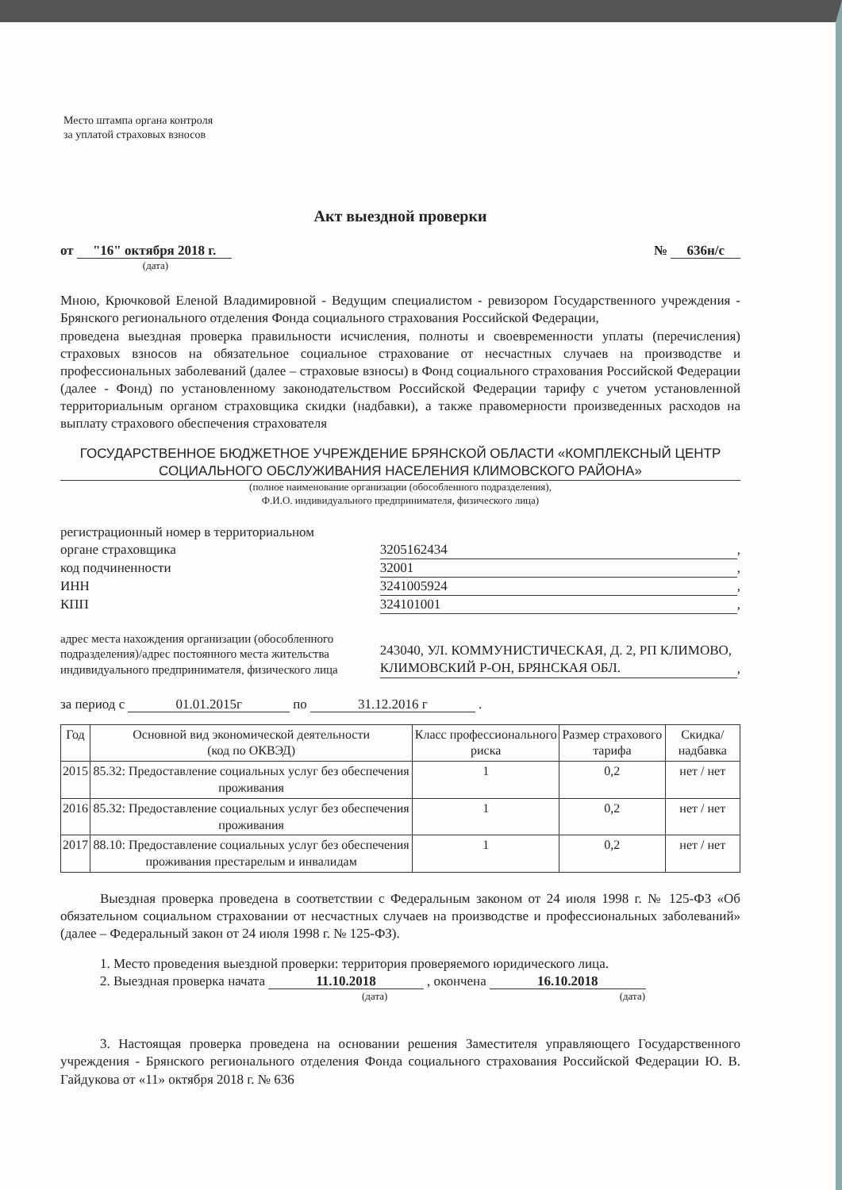Место штампа органа контроля
за уплатой страховых взносов
Акт выездной проверки
от "16" октября 2018 г.
(дата)
№ 636н/с
Мною, Крючковой Еленой Владимировной - Ведущим специалистом - ревизором Государственного учреждения - Брянского регионального отделения Фонда социального страхования Российской Федерации,
проведена выездная проверка правильности исчисления, полноты и своевременности уплаты (перечисления) страховых взносов на обязательное социальное страхование от несчастных случаев на производстве и профессиональных заболеваний (далее – страховые взносы) в Фонд социального страхования Российской Федерации (далее - Фонд) по установленному законодательством Российской Федерации тарифу с учетом установленной территориальным органом страховщика скидки (надбавки), а также правомерности произведенных расходов на выплату страхового обеспечения страхователя
ГОСУДАРСТВЕННОЕ БЮДЖЕТНОЕ УЧРЕЖДЕНИЕ БРЯНСКОЙ ОБЛАСТИ «КОМПЛЕКСНЫЙ ЦЕНТР СОЦИАЛЬНОГО ОБСЛУЖИВАНИЯ НАСЕЛЕНИЯ КЛИМОВСКОГО РАЙОНА»
(полное наименование организации (обособленного подразделения),
Ф.И.О. индивидуального предпринимателя, физического лица)
| регистрационный номер в территориальном органе страховщика | 3205162434 | , |
| код подчиненности | 32001 | , |
| ИНН | 3241005924 | , |
| КПП | 324101001 | , |
| адрес места нахождения организации (обособленного подразделения)/адрес постоянного места жительства индивидуального предпринимателя, физического лица | 243040, УЛ. КОММУНИСТИЧЕСКАЯ, Д. 2, РП КЛИМОВО, КЛИМОВСКИЙ Р-ОН, БРЯНСКАЯ ОБЛ. | , |
за период с 01.01.2015г по 31.12.2016 г .
| Год | Основной вид экономической деятельности (код по ОКВЭД) | Класс профессионального риска | Размер страхового тарифа | Скидка/надбавка |
| --- | --- | --- | --- | --- |
| 2015 | 85.32: Предоставление социальных услуг без обеспечения проживания | 1 | 0,2 | нет / нет |
| 2016 | 85.32: Предоставление социальных услуг без обеспечения проживания | 1 | 0,2 | нет / нет |
| 2017 | 88.10: Предоставление социальных услуг без обеспечения проживания престарелым и инвалидам | 1 | 0,2 | нет / нет |
Выездная проверка проведена в соответствии с Федеральным законом от 24 июля 1998 г. № 125-ФЗ «Об обязательном социальном страховании от несчастных случаев на производстве и профессиональных заболеваний» (далее – Федеральный закон от 24 июля 1998 г. № 125-ФЗ).
1. Место проведения выездной проверки: территория проверяемого юридического лица.
2. Выездная проверка начата 11.10.2018 , окончена 16.10.2018
(дата) (дата)
3. Настоящая проверка проведена на основании решения Заместителя управляющего Государственного учреждения - Брянского регионального отделения Фонда социального страхования Российской Федерации Ю. В. Гайдукова от «11» октября 2018 г. № 636